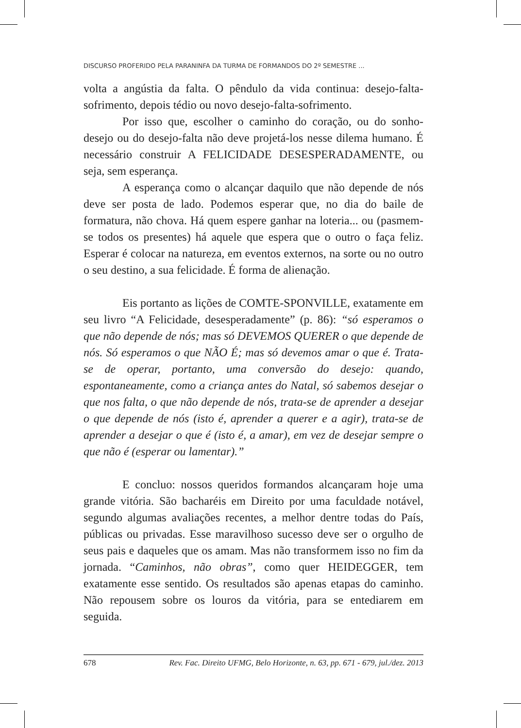DISCURSO PROFERIDO PELA PARANINFA DA TURMA DE FORMANDOS DO 2º SEMESTRE ...
volta a angústia da falta. O pêndulo da vida continua: desejo-falta-sofrimento, depois tédio ou novo desejo-falta-sofrimento.
Por isso que, escolher o caminho do coração, ou do sonho-desejo ou do desejo-falta não deve projetá-los nesse dilema humano. É necessário construir A FELICIDADE DESESPERADAMENTE, ou seja, sem esperança.
A esperança como o alcançar daquilo que não depende de nós deve ser posta de lado. Podemos esperar que, no dia do baile de formatura, não chova. Há quem espere ganhar na loteria... ou (pasmem-se todos os presentes) há aquele que espera que o outro o faça feliz. Esperar é colocar na natureza, em eventos externos, na sorte ou no outro o seu destino, a sua felicidade. É forma de alienação.
Eis portanto as lições de COMTE-SPONVILLE, exatamente em seu livro “A Felicidade, desesperadamente” (p. 86): “só esperamos o que não depende de nós; mas só DEVEMOS QUERER o que depende de nós. Só esperamos o que NÃO É; mas só devemos amar o que é. Trata-se de operar, portanto, uma conversão do desejo: quando, espontaneamente, como a criança antes do Natal, só sabemos desejar o que nos falta, o que não depende de nós, trata-se de aprender a desejar o que depende de nós (isto é, aprender a querer e a agir), trata-se de aprender a desejar o que é (isto é, a amar), em vez de desejar sempre o que não é (esperar ou lamentar).”
E concluo: nossos queridos formandos alcançaram hoje uma grande vitória. São bacharéis em Direito por uma faculdade notável, segundo algumas avaliações recentes, a melhor dentre todas do País, públicas ou privadas. Esse maravilhoso sucesso deve ser o orgulho de seus pais e daqueles que os amam. Mas não transformem isso no fim da jornada. “Caminhos, não obras”, como quer HEIDEGGER, tem exatamente esse sentido. Os resultados são apenas etapas do caminho. Não repousem sobre os louros da vitória, para se entediarem em seguida.
678 Rev. Fac. Direito UFMG, Belo Horizonte, n. 63, pp. 671 - 679, jul./dez. 2013